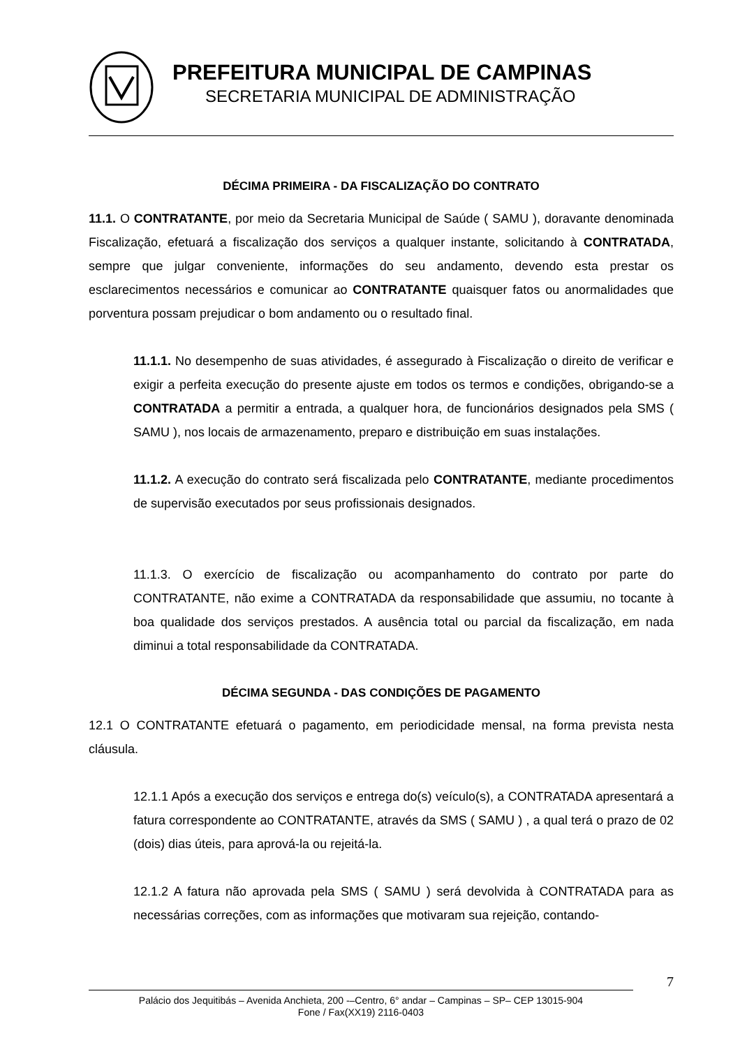PREFEITURA MUNICIPAL DE CAMPINAS
SECRETARIA MUNICIPAL DE ADMINISTRAÇÃO
DÉCIMA PRIMEIRA - DA FISCALIZAÇÃO DO CONTRATO
11.1. O CONTRATANTE, por meio da Secretaria Municipal de Saúde ( SAMU ), doravante denominada Fiscalização, efetuará a fiscalização dos serviços a qualquer instante, solicitando à CONTRATADA, sempre que julgar conveniente, informações do seu andamento, devendo esta prestar os esclarecimentos necessários e comunicar ao CONTRATANTE quaisquer fatos ou anormalidades que porventura possam prejudicar o bom andamento ou o resultado final.
11.1.1. No desempenho de suas atividades, é assegurado à Fiscalização o direito de verificar e exigir a perfeita execução do presente ajuste em todos os termos e condições, obrigando-se a CONTRATADA a permitir a entrada, a qualquer hora, de funcionários designados pela SMS ( SAMU ), nos locais de armazenamento, preparo e distribuição em suas instalações.
11.1.2. A execução do contrato será fiscalizada pelo CONTRATANTE, mediante procedimentos de supervisão executados por seus profissionais designados.
11.1.3. O exercício de fiscalização ou acompanhamento do contrato por parte do CONTRATANTE, não exime a CONTRATADA da responsabilidade que assumiu, no tocante à boa qualidade dos serviços prestados. A ausência total ou parcial da fiscalização, em nada diminui a total responsabilidade da CONTRATADA.
DÉCIMA SEGUNDA - DAS CONDIÇÕES DE PAGAMENTO
12.1 O CONTRATANTE efetuará o pagamento, em periodicidade mensal, na forma prevista nesta cláusula.
12.1.1 Após a execução dos serviços e entrega do(s) veículo(s), a CONTRATADA apresentará a fatura correspondente ao CONTRATANTE, através da SMS ( SAMU ) , a qual terá o prazo de 02 (dois) dias úteis, para aprová-la ou rejeitá-la.
12.1.2 A fatura não aprovada pela SMS ( SAMU ) será devolvida à CONTRATADA para as necessárias correções, com as informações que motivaram sua rejeição, contando-
7
Palácio dos Jequitibás – Avenida Anchieta, 200 -–Centro, 6° andar – Campinas – SP– CEP 13015-904
Fone / Fax(XX19) 2116-0403